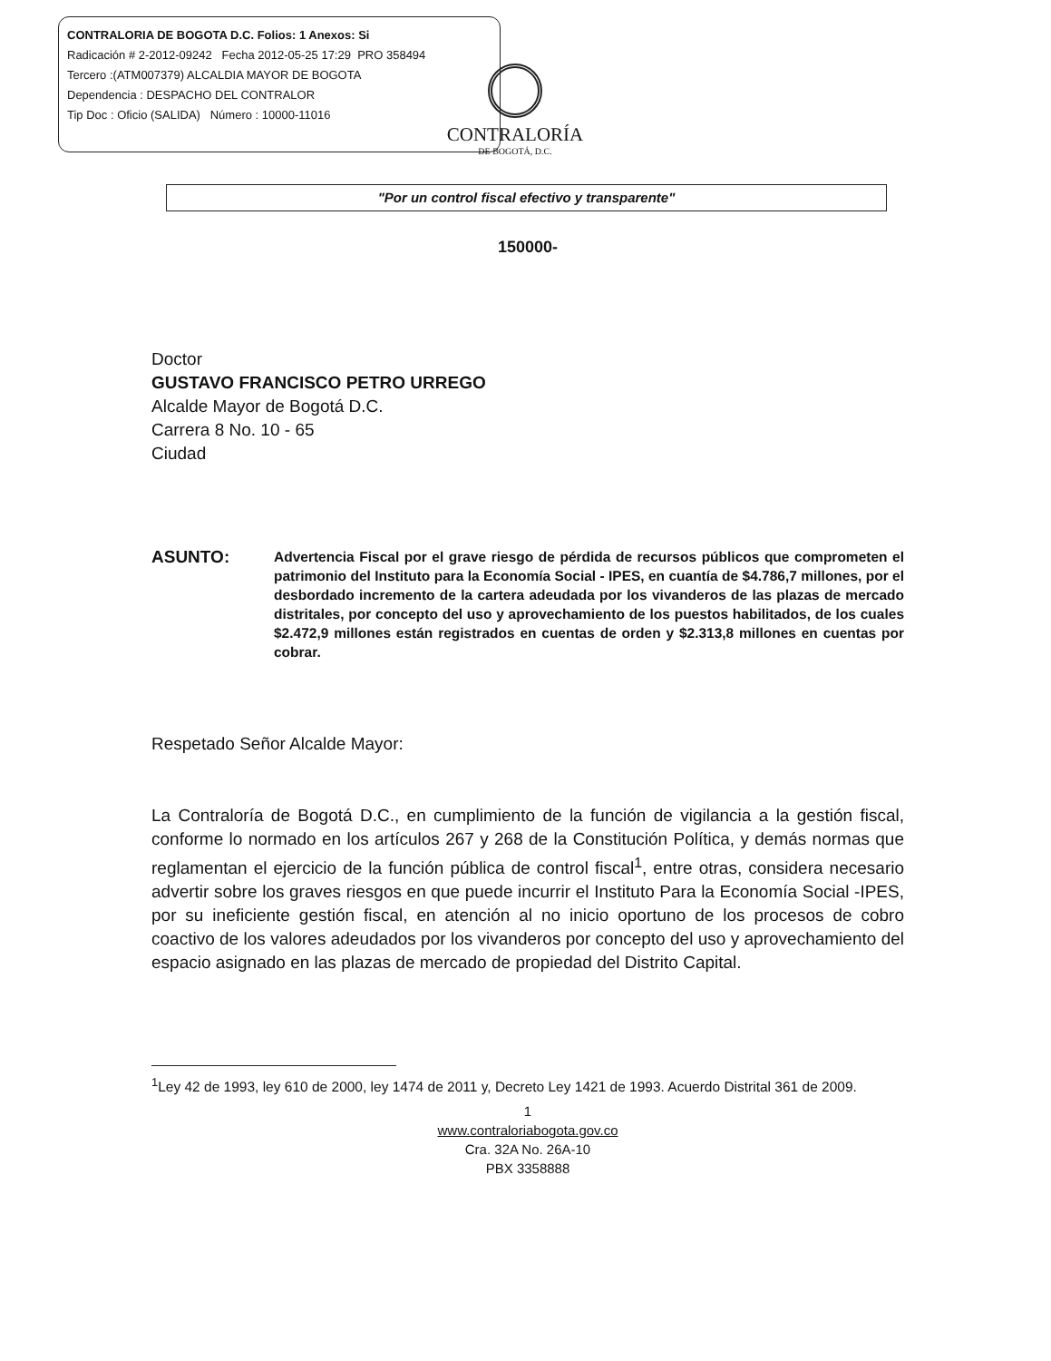CONTRALORIA DE BOGOTA D.C. Folios: 1 Anexos: Si
Radicación # 2-2012-09242 Fecha 2012-05-25 17:29 PRO 358494
Tercero :(ATM007379) ALCALDIA MAYOR DE BOGOTA
Dependencia : DESPACHO DEL CONTRALOR
Tip Doc : Oficio (SALIDA) Número : 10000-11016
CONTRALORÍA
DE BOGOTÁ, D.C.
"Por un control fiscal efectivo y transparente"
150000-
Doctor
GUSTAVO FRANCISCO PETRO URREGO
Alcalde Mayor de Bogotá D.C.
Carrera 8 No. 10 - 65
Ciudad
ASUNTO:
Advertencia Fiscal por el grave riesgo de pérdida de recursos públicos que comprometen el patrimonio del Instituto para la Economía Social - IPES, en cuantía de $4.786,7 millones, por el desbordado incremento de la cartera adeudada por los vivanderos de las plazas de mercado distritales, por concepto del uso y aprovechamiento de los puestos habilitados, de los cuales $2.472,9 millones están registrados en cuentas de orden y $2.313,8 millones en cuentas por cobrar.
Respetado Señor Alcalde Mayor:
La Contraloría de Bogotá D.C., en cumplimiento de la función de vigilancia a la gestión fiscal, conforme lo normado en los artículos 267 y 268 de la Constitución Política, y demás normas que reglamentan el ejercicio de la función pública de control fiscal<sup>1</sup>, entre otras, considera necesario advertir sobre los graves riesgos en que puede incurrir el Instituto Para la Economía Social -IPES, por su ineficiente gestión fiscal, en atención al no inicio oportuno de los procesos de cobro coactivo de los valores adeudados por los vivanderos por concepto del uso y aprovechamiento del espacio asignado en las plazas de mercado de propiedad del Distrito Capital.
<sup>1</sup> Ley 42 de 1993, ley 610 de 2000, ley 1474 de 2011 y, Decreto Ley 1421 de 1993. Acuerdo Distrital 361 de 2009.
1
www.contraloriabogota.gov.co
Cra. 32A No. 26A-10
PBX 3358888